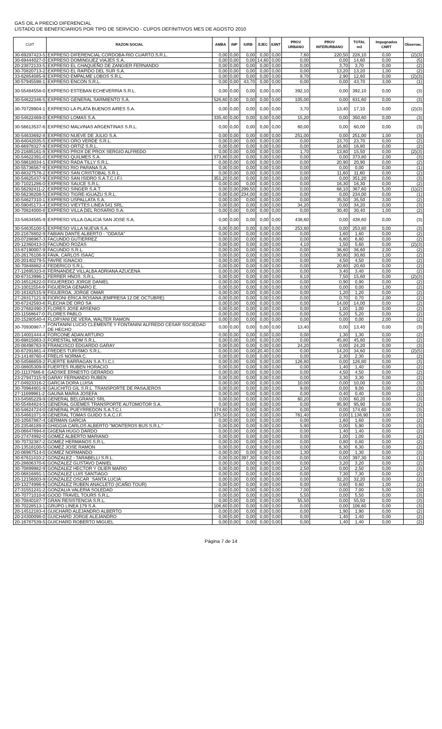GAS OIL A PRECIO DIFERENCIAL
LISTADO DE BENEFICIARIOS POR TIPO DE SERVICIO - CUPOS DEFINITIVOS MES DE AGOSTO 2010
| CUIT | RAZON SOCIAL | AMBA | INP | IURB | EJEC | IUINT | PROV URBANO | PROV INTERURBANO | TOTAL m3 | Impugnados CNRT | Observac. |
| --- | --- | --- | --- | --- | --- | --- | --- | --- | --- | --- | --- |
| 30-69297423-5 | EXPRESO DIFERENCIAL CORDOBA-RIO CUARTO.S.R.L. | 0,00 | 0,00 | 0,00 | 0,00 | 0,00 | 7,60 | 220,50 | 228,10 | 0,00 | (2)(3) |
| 30-69444027-0 | EXPRESO DOMINGUEZ VIAJES S.A. | 0,00 | 0,00 | 0,00 | 14,60 | 0,00 | 0,00 | 0,00 | 14,60 | 0,00 | (5) |
| 20-23872133-5 | EXPRESO EL CHAQUEÑO DE ZANGIER FERNANDO | 0,00 | 0,00 | 0,00 | 0,00 | 0,00 | 0,00 | 3,70 | 3,70 | 0,00 | (2) |
| 30-70820713-2 | EXPRESO EL RAPIDO DEL SUR S.A. | 0,00 | 0,00 | 0,00 | 0,00 | 0,00 | 0,00 | 13,20 | 13,20 | 1,00 | (2) |
| 33-62854085-9 | EXPRESO EMPALME LOBOS S.R.L. | 0,00 | 0,00 | 0,00 | 0,00 | 0,00 | 9,70 | 2,90 | 12,60 | 0,00 | (2)(3) |
| 30-57945598-1 | EXPRESO ENCON S.R.L. | 0,00 | 0,00 | 43,70 | 0,00 | 0,00 | 0,00 | 0,00 | 43,70 | 3,00 | (1) |
| 30-55484558-0 | EXPRESO ESTEBAN ECHEVERRIA S.R.L. | 0,00 | 0,00 | 0,00 | 0,00 | 0,00 | 392,10 | 0,00 | 392,10 | 0,00 | (3) |
| 30-54622346-5 | EXPRESO GENERAL SARMIENTO S.A. | 526,60 | 0,00 | 0,00 | 0,00 | 0,00 | 105,00 | 0,00 | 631,60 | 0,00 | (3) |
| 30-70729904-1 | EXPRESO LA PLATA BUENOS AIRES S.A. | 0,00 | 0,00 | 0,00 | 0,00 | 0,00 | 3,70 | 13,40 | 17,10 | 0,00 | (2)(3) |
| 30-54622469-0 | EXPRESO LOMAS S.A. | 335,40 | 0,00 | 0,00 | 0,00 | 0,00 | 15,20 | 0,00 | 350,60 | 0,00 | (3) |
| 30-56613537-6 | EXPRESO MALVINAS ARGENTINAS S.R.L. | 0,00 | 0,00 | 0,00 | 0,00 | 0,00 | 60,00 | 0,00 | 60,00 | 0,00 | (3) |
| 30-54633692-8 | EXPRESO NUEVE DE JULIO S.A. | 0,00 | 0,00 | 0,00 | 0,00 | 0,00 | 251,00 | 0,00 | 251,00 | 1,00 | (3) |
| 30-64042035-5 | EXPRESO ORO VERDE S.R.L. | 0,00 | 0,00 | 0,00 | 0,00 | 0,00 | 0,00 | 23,70 | 23,70 | 0,00 | (2) |
| 30-66978327-9 | EXPRESO ORTIZ S.R.L. | 0,00 | 0,00 | 0,00 | 0,00 | 0,00 | 0,00 | 16,80 | 16,80 | 0,00 | (2) |
| 20-21685161-8 | EXPRESO PROX DE PROX SERGIO ALFREDO | 0,00 | 0,00 | 0,00 | 0,00 | 0,00 | 1,70 | 13,80 | 15,50 | 0,00 | (2)(3) |
| 30-54622391-0 | EXPRESO QUILMES S.A. | 373,80 | 0,00 | 0,00 | 0,00 | 0,00 | 0,00 | 0,00 | 373,80 | 2,00 | (3) |
| 30-59618034-1 | EXPRESO RADA TILLY S.R.L. | 0,00 | 0,00 | 0,00 | 0,00 | 0,00 | 0,00 | 20,90 | 20,90 | 0,00 | (2) |
| 30-55736567-9 | EXPRESO RIO PARANA S.A. | 0,00 | 0,00 | 0,00 | 0,00 | 0,00 | 0,00 | 0,00 | 0,00 | 0,00 | (1) |
| 30-68327578-2 | EXPRESO SAN CRISTOBAL S.R.L. | 0,00 | 0,00 | 0,00 | 0,00 | 0,00 | 0,00 | 11,60 | 11,60 | 0,00 | (2) |
| 30-54625437-9 | EXPRESO SAN ISIDRO S.A.T.C.I.F.I. | 351,20 | 0,00 | 0,00 | 0,00 | 0,00 | 0,00 | 0,00 | 351,20 | 0,00 | (3) |
| 30-71021286-0 | EXPRESO SAUCE S.R.L. | 0,00 | 0,00 | 0,00 | 0,00 | 0,00 | 0,00 | 16,30 | 16,30 | 0,00 | (2) |
| 30-56292411-2 | EXPRESO SINGER S.A.T. | 0,00 | 0,00 | 299,50 | 0,00 | 0,00 | 0,00 | 68,10 | 367,60 | 5,00 | (1)(2) |
| 30-56238208-5 | EXPRESO TIGRE-IGUAZU S.R.L. | 0,00 | 0,00 | 234,00 | 0,00 | 0,00 | 0,00 | 0,00 | 234,00 | 0,00 | (1) |
| 30-54627310-1 | EXPRESO USPALLATA S.A. | 0,00 | 0,00 | 0,00 | 0,00 | 0,00 | 0,00 | 35,50 | 35,50 | 3,00 | (2) |
| 30-59045173-4 | EXPRESO VIEYTES LINEA 541 SRL. | 0,00 | 0,00 | 0,00 | 0,00 | 0,00 | 34,20 | 0,00 | 34,20 | 0,00 | (3) |
| 30-70824000-8 | EXPRESO VILLA DEL ROSARIO S.A. | 0,00 | 0,00 | 0,00 | 0,00 | 0,00 | 0,00 | 30,40 | 30,40 | 1,00 | (2) |
| 33-54634565-9 | EXPRESO VILLA GALICIA SAN JOSE S.A. | 0,00 | 0,00 | 0,00 | 0,00 | 0,00 | 438,60 | 0,00 | 438,60 | 0,00 | (3) |
| 30-54635100-5 | EXPRESO VILLA NUEVA S.A. | 0,00 | 0,00 | 0,00 | 0,00 | 0,00 | 253,80 | 0,00 | 253,80 | 0,00 | (3) |
| 20-21678802-9 | FABIAN DANTE ALBERTO - "ODASA" | 0,00 | 0,00 | 0,00 | 0,00 | 0,00 | 0,00 | 1,60 | 1,60 | 0,00 | (2) |
| 20-07286967-3 | FACUNDO GUTIERREZ | 0,00 | 0,00 | 0,00 | 0,00 | 0,00 | 0,00 | 6,80 | 6,80 | 0,00 | (2) |
| 20-12360413-0 | FACUNDO ROZAS | 0,00 | 0,00 | 0,00 | 0,00 | 0,00 | 4,10 | 1,50 | 5,60 | 0,00 | (2)(3) |
| 33-67190007-9 | FACUNDO S.R.L. | 0,00 | 0,00 | 0,00 | 0,00 | 0,00 | 0,00 | 36,60 | 36,60 | 2,00 | (2) |
| 20-26176106-9 | FAVA, CARLOS ISAAC | 0,00 | 0,00 | 0,00 | 0,00 | 0,00 | 0,00 | 30,80 | 30,80 | 1,00 | (2) |
| 20-20140279-5 | FAVRE IGNACIO | 0,00 | 0,00 | 0,00 | 0,00 | 0,00 | 0,00 | 4,50 | 4,50 | 0,00 | (2) |
| 30-70848882-4 | FEDERICO S.R.L. | 0,00 | 0,00 | 0,00 | 0,00 | 0,00 | 0,00 | 20,60 | 20,60 | 0,00 | (2) |
| 27-12695323-8 | FERNANDEZ VILLALBA ADRIANA AZUCENA | 0,00 | 0,00 | 0,00 | 0,00 | 0,00 | 0,00 | 3,40 | 3,40 | 0,00 | (2) |
| 30-67313996-1 | FERRER HNOS. S.R.L. | 0,00 | 0,00 | 0,00 | 0,00 | 0,00 | 8,10 | 7,50 | 15,60 | 0,00 | (2)(3) |
| 20-16512622-0 | FIGUEREDO JORGE DANIEL | 0,00 | 0,00 | 0,00 | 0,00 | 0,00 | 0,00 | 0,90 | 0,90 | 0,00 | (2) |
| 23-10011554-9 | FIGUEROA GENARO E. | 0,00 | 0,00 | 0,00 | 0,00 | 0,00 | 0,00 | 0,00 | 0,00 | 1,00 | (2) |
| 20-16182515-9 | FIGUEROA, JORGE OMAR | 0,00 | 0,00 | 0,00 | 0,00 | 0,00 | 0,00 | 1,20 | 1,20 | 0,00 | (2) |
| 27-28317121-9 | FIORONI ERICA ROSANA (EMPRESA 12 DE OCTUBRE) | 0,00 | 0,00 | 0,00 | 0,00 | 0,00 | 0,00 | 0,70 | 0,70 | 2,00 | (2) |
| 30-67242593-6 | FLECHA DE ORO SA | 0,00 | 0,00 | 0,00 | 0,00 | 0,00 | 0,00 | 14,00 | 14,00 | 0,00 | (2) |
| 20-27682490-3 | FLORES JOSE ARSENIO | 0,00 | 0,00 | 0,00 | 0,00 | 0,00 | 0,00 | 1,00 | 1,00 | 0,00 | (2) |
| 20-11568647-0 | FLORES PABLO | 0,00 | 0,00 | 0,00 | 0,00 | 0,00 | 0,00 | 5,20 | 5,20 | 0,00 | (2) |
| 20-15280540-4 | FLORYANI DE VERA, WALTER RAMON | 0,00 | 0,00 | 0,00 | 0,00 | 0,00 | 0,00 | 0,00 | 0,00 | 2,00 | (2) |
| 30-70930987-7 | FONTANINI LUCIO CLEMENTE Y FONTANINI ALFREDO CESAR SOCIEDAD DE HECHO | 0,00 | 0,00 | 0,00 | 0,00 | 0,00 | 13,40 | 0,00 | 13,40 | 0,00 | (3) |
| 20-14001444-4 | FORCONE ADAN ARTURO | 0,00 | 0,00 | 0,00 | 0,00 | 0,00 | 0,00 | 1,30 | 1,30 | 0,00 | (2) |
| 30-69815063-3 | FORESTAL MDM S.R.L. | 0,00 | 0,00 | 0,00 | 0,00 | 0,00 | 0,00 | 45,80 | 45,80 | 0,00 | (2) |
| 20-08498763-9 | FRANCISCO EDGARDO GARAY | 0,00 | 0,00 | 0,00 | 0,00 | 0,00 | 24,20 | 0,00 | 24,20 | 0,00 | (3) |
| 30-67291861-4 | FREDES TURISMO S.R.L. | 0,00 | 0,00 | 0,00 | 20,40 | 0,00 | 0,00 | 14,20 | 34,60 | 0,00 | (2)(5) |
| 23-14148760-4 | FRELIS NORMA C. | 0,00 | 0,00 | 0,00 | 0,00 | 0,00 | 0,00 | 2,30 | 2,30 | 0,00 | (2) |
| 30-54566659-2 | FUERTE BARRAGAN S.A.T.I.C.I. | 0,00 | 0,00 | 0,00 | 0,00 | 0,00 | 126,80 | 0,00 | 126,80 | 0,00 | (3) |
| 20-08605309-9 | FUERTES RUBEN HORACIO | 0,00 | 0,00 | 0,00 | 0,00 | 0,00 | 0,00 | 1,40 | 1,40 | 0,00 | (2) |
| 20-11137686-8 | GADSKE ERNESTO GERARDO | 0,00 | 0,00 | 0,00 | 0,00 | 0,00 | 0,00 | 4,50 | 4,50 | 0,00 | (2) |
| 23-27947315-9 | GARAY FERNANDO RUBEN | 0,00 | 0,00 | 0,00 | 0,00 | 0,00 | 0,00 | 3,30 | 3,30 | 0,00 | (2) |
| 27-04923316-2 | GARCIA DORA LUISA | 0,00 | 0,00 | 0,00 | 0,00 | 0,00 | 10,00 | 0,00 | 10,00 | 0,00 | (3) |
| 30-70964801-9 | GAUCHITO GIL S.R.L. TRANSPORTE DE PASAJEROS | 0,00 | 0,00 | 0,00 | 0,00 | 0,00 | 9,00 | 0,00 | 9,00 | 0,00 | (3) |
| 27-11699961-2 | GAUNA MARIA JOSEFA | 0,00 | 0,00 | 0,00 | 0,00 | 0,00 | 0,00 | 0,40 | 0,40 | 0,00 | (2) |
| 33-54565229-9 | GENERAL BELGRANO SRL | 0,00 | 0,00 | 0,00 | 0,00 | 0,00 | 60,20 | 0,00 | 60,20 | 0,00 | (3) |
| 30-55484824-5 | GENERAL GÜEMES TRANSPORTE AUTOMOTOR S.A. | 0,00 | 0,00 | 0,00 | 0,00 | 0,00 | 0,00 | 95,90 | 95,90 | 0,00 | (2) |
| 30-54624724-0 | GENERAL PUEYRREDON S.A.T.C.I. | 174,60 | 0,00 | 0,00 | 0,00 | 0,00 | 0,00 | 0,00 | 174,60 | 0,00 | (3) |
| 33-54661071-9 | GENERAL TOMAS GUIDO S.A.C.I.F. | 375,50 | 0,00 | 0,00 | 0,00 | 0,00 | 761,40 | 0,00 | 1.136,90 | 3,00 | (3) |
| 20-10567867-4 | GERMAN GARCIA | 0,00 | 0,00 | 0,00 | 0,00 | 0,00 | 0,00 | 1,60 | 1,60 | 0,00 | (2) |
| 20-23546189-8 | GHIGGIA CARLOS ALBERTO "MONTEROS BUS S.R.L." | 0,00 | 0,00 | 0,00 | 0,00 | 0,00 | 5,90 | 0,00 | 5,90 | 0,00 | (3) |
| 20-06647894-8 | GIGENA HUGO DARDO | 0,00 | 0,00 | 0,00 | 0,00 | 0,00 | 0,00 | 1,40 | 1,40 | 0,00 | (2) |
| 20-27474992-0 | GOMEZ ALBERTO MARIANO | 0,00 | 0,00 | 0,00 | 0,00 | 0,00 | 0,00 | 1,00 | 1,00 | 0,00 | (2) |
| 30-70732387-2 | GOMEZ HERMANOS S.R.L. | 0,00 | 0,00 | 0,00 | 0,00 | 0,00 | 0,00 | 0,80 | 0,80 | 0,00 | (2) |
| 20-13516100-5 | GOMEZ JOSE RAMON | 0,00 | 0,00 | 0,00 | 0,00 | 0,00 | 0,00 | 6,30 | 6,30 | 0,00 | (2) |
| 20-06967514-0 | GOMEZ NORMANDO | 0,00 | 0,00 | 0,00 | 0,00 | 0,00 | 1,30 | 0,00 | 1,30 | 0,00 | (3) |
| 30-67611410-2 | GONZALEZ - TARABELLI S.R.L. | 0,00 | 0,00 | 397,30 | 0,00 | 0,00 | 0,00 | 0,00 | 397,30 | 0,00 | (1) |
| 20-28606370-6 | GONZALEZ GUSTAVO DANIEL | 0,00 | 0,00 | 0,00 | 0,00 | 0,00 | 0,00 | 3,20 | 3,20 | 0,00 | (2) |
| 30-70899982-9 | GONZALEZ HECTOR Y OLIER MARIO | 0,00 | 0,00 | 0,00 | 0,00 | 0,00 | 2,50 | 0,00 | 2,50 | 0,00 | (3) |
| 20-06816891-1 | GONZALEZ LUIS SANTIAGO | 0,00 | 0,00 | 0,00 | 0,00 | 0,00 | 0,00 | 7,30 | 7,30 | 0,00 | (2) |
| 20-12156003-9 | GONZALEZ OSCAR ¨SANTA LUCIA¨ | 0,00 | 0,00 | 0,00 | 0,00 | 0,00 | 0,00 | 32,20 | 32,20 | 0,00 | (2) |
| 20-13274996-6 | GONZALEZ RUBEN ANACLETO (ICAÑO TOUR) | 0,00 | 0,00 | 0,00 | 0,00 | 0,00 | 0,00 | 0,60 | 0,60 | 1,00 | (2) |
| 27-31551241-2 | GONZALIA VALERIA SOLEDAD | 0,00 | 0,00 | 0,00 | 0,00 | 0,00 | 7,00 | 0,00 | 7,00 | 5,00 | (3) |
| 30-70771010-8 | GOOD TRAVEL TOURS S.R.L. | 0,00 | 0,00 | 0,00 | 0,00 | 0,00 | 5,50 | 0,00 | 5,50 | 0,00 | (3) |
| 30-70840187-7 | GRAN RESISTENCIA S.R.L. | 0,00 | 0,00 | 0,00 | 0,00 | 0,00 | 55,50 | 0,00 | 55,50 | 0,00 | (3) |
| 30-70228513-1 | GRUPO LINEA 179 S.A. | 106,60 | 0,00 | 0,00 | 0,00 | 0,00 | 0,00 | 0,00 | 106,60 | 0,00 | (3) |
| 20-14512183-4 | GUICHARD ALEJANDRO ALBERTO | 0,00 | 0,00 | 0,00 | 0,00 | 0,00 | 0,00 | 1,90 | 1,90 | 0,00 | (2) |
| 20-24300098-0 | GUICHARD JORGE ALEJANDRO | 0,00 | 0,00 | 0,00 | 0,00 | 0,00 | 0,00 | 1,40 | 1,40 | 0,00 | (2) |
| 20-16787539-5 | GUICHARD ROBERTO MIGUEL | 0,00 | 0,00 | 0,00 | 0,00 | 0,00 | 0,00 | 1,40 | 1,40 | 0,00 | (2) |
Página 7 de 14